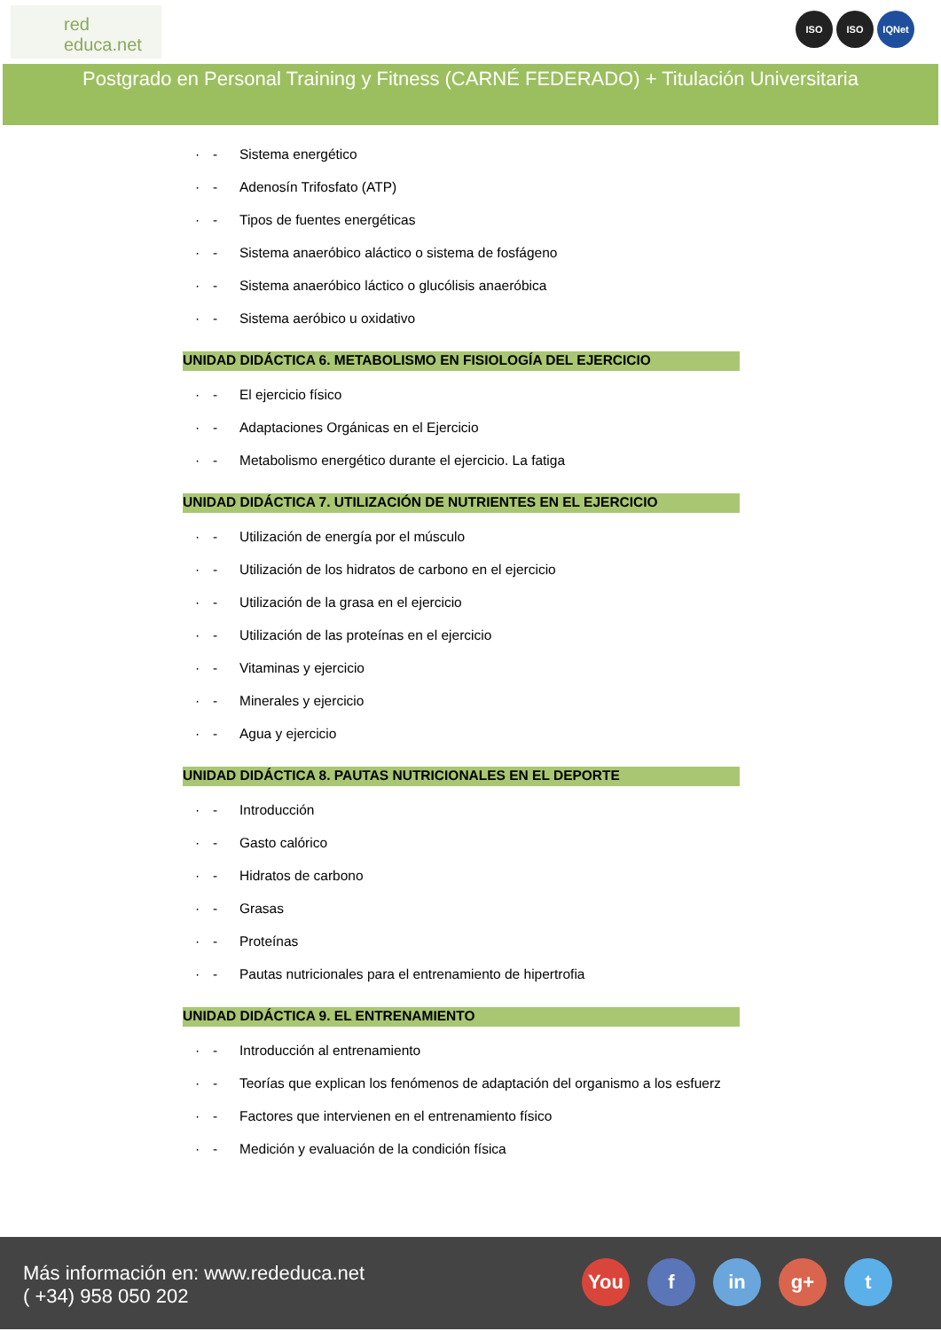red
educa.net
ISO ISO IQNet
Postgrado en Personal Training y Fitness (CARNÉ FEDERADO) + Titulación Universitaria
· - Sistema energético
· - Adenosín Trifosfato (ATP)
· - Tipos de fuentes energéticas
· - Sistema anaeróbico aláctico o sistema de fosfágeno
· - Sistema anaeróbico láctico o glucólisis anaeróbica
· - Sistema aeróbico u oxidativo
UNIDAD DIDÁCTICA 6. METABOLISMO EN FISIOLOGÍA DEL EJERCICIO
· - El ejercicio físico
· - Adaptaciones Orgánicas en el Ejercicio
· - Metabolismo energético durante el ejercicio. La fatiga
UNIDAD DIDÁCTICA 7. UTILIZACIÓN DE NUTRIENTES EN EL EJERCICIO
· - Utilización de energía por el músculo
· - Utilización de los hidratos de carbono en el ejercicio
· - Utilización de la grasa en el ejercicio
· - Utilización de las proteínas en el ejercicio
· - Vitaminas y ejercicio
· - Minerales y ejercicio
· - Agua y ejercicio
UNIDAD DIDÁCTICA 8. PAUTAS NUTRICIONALES EN EL DEPORTE
· - Introducción
· - Gasto calórico
· - Hidratos de carbono
· - Grasas
· - Proteínas
· - Pautas nutricionales para el entrenamiento de hipertrofia
UNIDAD DIDÁCTICA 9. EL ENTRENAMIENTO
· - Introducción al entrenamiento
· - Teorías que explican los fenómenos de adaptación del organismo a los esfuerz
· - Factores que intervienen en el entrenamiento físico
· - Medición y evaluación de la condición física
Más información en: www.rededuca.net
( +34) 958 050 202
You f in g+ t